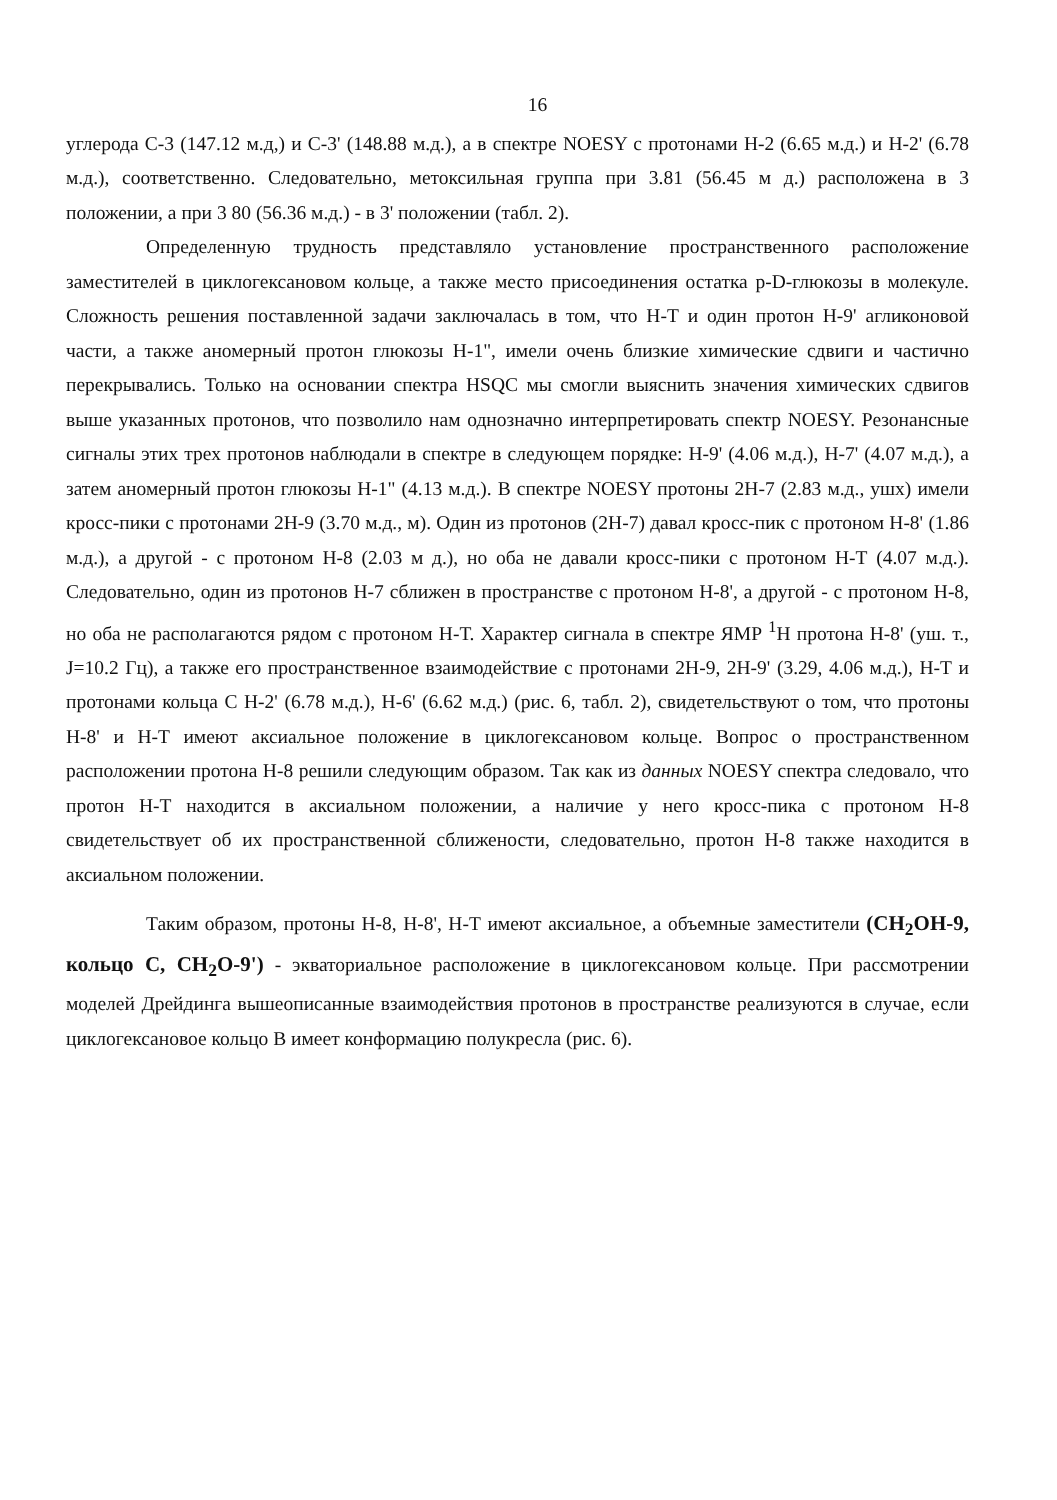16
углерода С-3 (147.12 м.д,) и С-3' (148.88 м.д.), а в спектре NOESY с протонами Н-2 (6.65 м.д.) и Н-2' (6.78 м.д.), соответственно. Следовательно, метоксильная группа при 3.81 (56.45 м д.) расположена в 3 положении, а при 3 80 (56.36 м.д.) - в 3' положении (табл. 2).
Определенную трудность представляло установление пространственного расположение заместителей в циклогексановом кольце, а также место присоединения остатка p-D-глюкозы в молекуле. Сложность решения поставленной задачи заключалась в том, что Н-Т и один протон Н-9' агликоновой части, а также аномерный протон глюкозы Н-1", имели очень близкие химические сдвиги и частично перекрывались. Только на основании спектра HSQC мы смогли выяснить значения химических сдвигов выше указанных протонов, что позволило нам однозначно интерпретировать спектр NOESY. Резонансные сигналы этих трех протонов наблюдали в спектре в следующем порядке: Н-9' (4.06 м.д.), Н-7' (4.07 м.д.), а затем аномерный протон глюкозы Н-1" (4.13 м.д.). В спектре NOESY протоны 2Н-7 (2.83 м.д., ушх) имели кросс-пики с протонами 2Н-9 (3.70 м.д., м). Один из протонов (2Н-7) давал кросс-пик с протоном Н-8' (1.86 м.д.), а другой - с протоном Н-8 (2.03 м д.), но оба не давали кросс-пики с протоном Н-Т (4.07 м.д.). Следовательно, один из протонов Н-7 сближен в пространстве с протоном Н-8', а другой - с протоном Н-8, но оба не располагаются рядом с протоном Н-Т. Характер сигнала в спектре ЯМР <sup>1</sup>Н протона Н-8' (уш. т., J=10.2 Гц), а также его пространственное взаимодействие с протонами 2Н-9, 2Н-9' (3.29, 4.06 м.д.), Н-Т и протонами кольца С Н-2' (6.78 м.д.), Н-6' (6.62 м.д.) (рис. 6, табл. 2), свидетельствуют о том, что протоны Н-8' и Н-Т имеют аксиальное положение в циклогексановом кольце. Вопрос о пространственном расположении протона Н-8 решили следующим образом. Так как из данных NOESY спектра следовало, что протон Н-Т находится в аксиальном положении, а наличие у него кросс-пика с протоном Н-8 свидетельствует об их пространственной сближености, следовательно, протон Н-8 также находится в аксиальном положении.
Таким образом, протоны Н-8, Н-8', Н-Т имеют аксиальное, а объемные заместители (CH<sub>2</sub>OH-9, кольцо C, CH<sub>2</sub>O-9') - экваториальное расположение в циклогексановом кольце. При рассмотрении моделей Дрейдинга вышеописанные взаимодействия протонов в пространстве реализуются в случае, если циклогексановое кольцо В имеет конформацию полукресла (рис. 6).